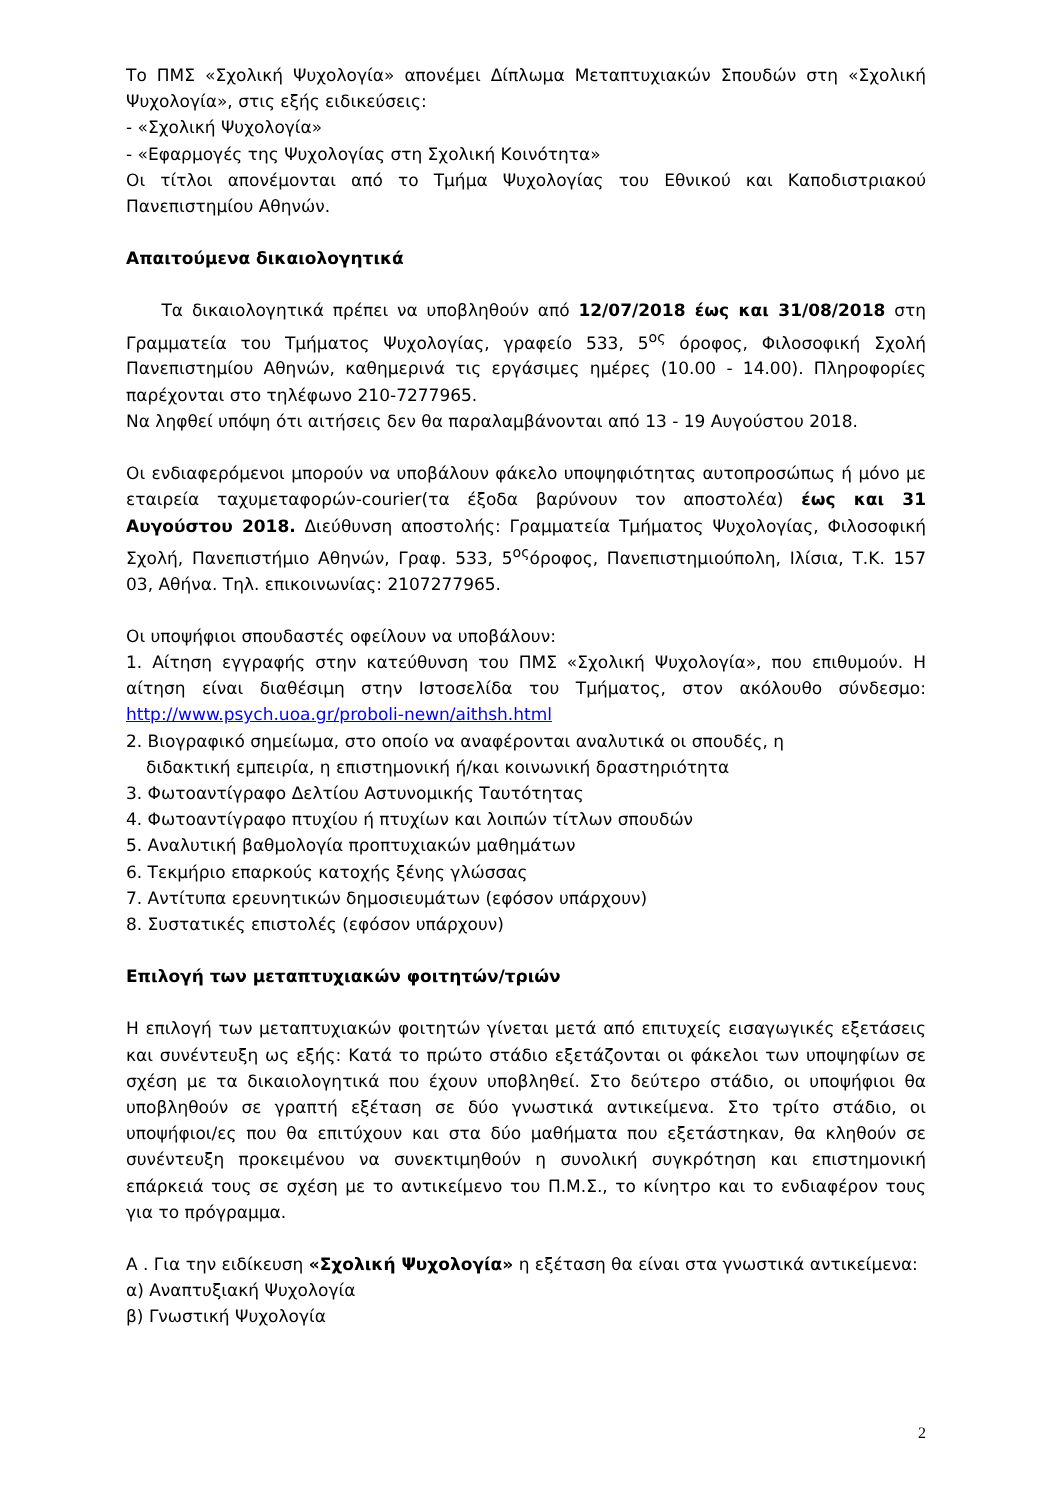Το ΠΜΣ «Σχολική Ψυχολογία» απονέμει Δίπλωμα Μεταπτυχιακών Σπουδών στη «Σχολική Ψυχολογία», στις εξής ειδικεύσεις:
- «Σχολική Ψυχολογία»
- «Εφαρμογές της Ψυχολογίας στη Σχολική Κοινότητα»
Οι τίτλοι απονέμονται από το Τμήμα Ψυχολογίας του Εθνικού και Καποδιστριακού Πανεπιστημίου Αθηνών.
Απαιτούμενα δικαιολογητικά
Τα δικαιολογητικά πρέπει να υποβληθούν από 12/07/2018 έως και 31/08/2018 στη Γραμματεία του Τμήματος Ψυχολογίας, γραφείο 533, 5<sup>ος</sup> όροφος, Φιλοσοφική Σχολή Πανεπιστημίου Αθηνών, καθημερινά τις εργάσιμες ημέρες (10.00 - 14.00). Πληροφορίες παρέχονται στο τηλέφωνο 210-7277965.
Να ληφθεί υπόψη ότι αιτήσεις δεν θα παραλαμβάνονται από 13 - 19 Αυγούστου 2018.
Οι ενδιαφερόμενοι μπορούν να υποβάλουν φάκελο υποψηφιότητας αυτοπροσώπως ή μόνο με εταιρεία ταχυμεταφορών-courier(τα έξοδα βαρύνουν τον αποστολέα) έως και 31 Αυγούστου 2018. Διεύθυνση αποστολής: Γραμματεία Τμήματος Ψυχολογίας, Φιλοσοφική Σχολή, Πανεπιστήμιο Αθηνών, Γραφ. 533, 5<sup>ος</sup>όροφος, Πανεπιστημιούπολη, Ιλίσια, Τ.Κ. 157 03, Αθήνα. Τηλ. επικοινωνίας: 2107277965.
Οι υποψήφιοι σπουδαστές οφείλουν να υποβάλουν:
1. Αίτηση εγγραφής στην κατεύθυνση του ΠΜΣ «Σχολική Ψυχολογία», που επιθυμούν. Η αίτηση είναι διαθέσιμη στην Ιστοσελίδα του Τμήματος, στον ακόλουθο σύνδεσμο: http://www.psych.uoa.gr/proboli-newn/aithsh.html
2. Βιογραφικό σημείωμα, στο οποίο να αναφέρονται αναλυτικά οι σπουδές, η
διδακτική εμπειρία, η επιστημονική ή/και κοινωνική δραστηριότητα
3. Φωτοαντίγραφο Δελτίου Αστυνομικής Ταυτότητας
4. Φωτοαντίγραφο πτυχίου ή πτυχίων και λοιπών τίτλων σπουδών
5. Αναλυτική βαθμολογία προπτυχιακών μαθημάτων
6. Τεκμήριο επαρκούς κατοχής ξένης γλώσσας
7. Αντίτυπα ερευνητικών δημοσιευμάτων (εφόσον υπάρχουν)
8. Συστατικές επιστολές (εφόσον υπάρχουν)
Επιλογή των μεταπτυχιακών φοιτητών/τριών
Η επιλογή των μεταπτυχιακών φοιτητών γίνεται μετά από επιτυχείς εισαγωγικές εξετάσεις και συνέντευξη ως εξής: Κατά το πρώτο στάδιο εξετάζονται οι φάκελοι των υποψηφίων σε σχέση με τα δικαιολογητικά που έχουν υποβληθεί. Στο δεύτερο στάδιο, οι υποψήφιοι θα υποβληθούν σε γραπτή εξέταση σε δύο γνωστικά αντικείμενα. Στο τρίτο στάδιο, οι υποψήφιοι/ες που θα επιτύχουν και στα δύο μαθήματα που εξετάστηκαν, θα κληθούν σε συνέντευξη προκειμένου να συνεκτιμηθούν η συνολική συγκρότηση και επιστημονική επάρκειά τους σε σχέση με το αντικείμενο του Π.Μ.Σ., το κίνητρο και το ενδιαφέρον τους για το πρόγραμμα.
Α . Για την ειδίκευση «Σχολική Ψυχολογία» η εξέταση θα είναι στα γνωστικά αντικείμενα:
α) Αναπτυξιακή Ψυχολογία
β) Γνωστική Ψυχολογία
2